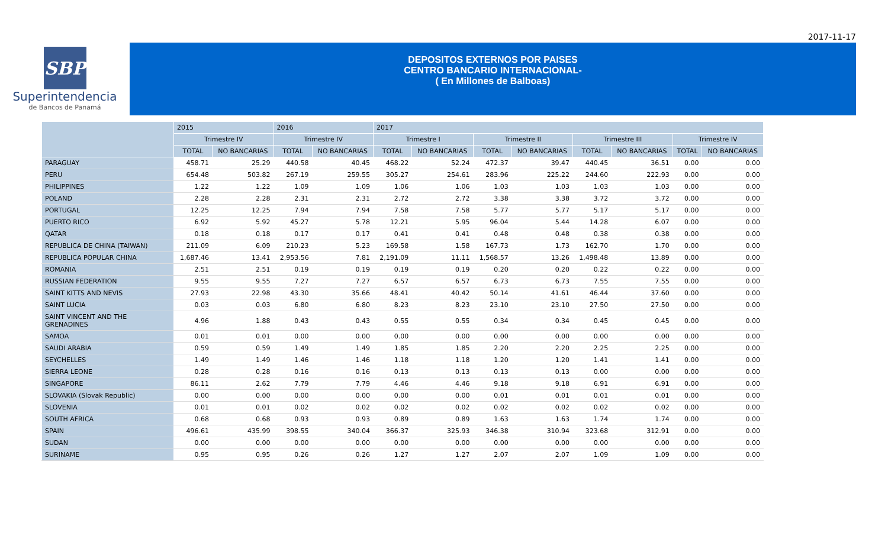2017-11-17
SBP
Superintendencia
de Bancos de Panamá
DEPOSITOS EXTERNOS POR PAISES
CENTRO BANCARIO INTERNACIONAL-
( En Millones de Balboas)
| | 2015 | | 2016 | | 2017 | | | | | | | |
| --- | --- | --- | --- | --- | --- | --- | --- | --- | --- | --- | --- | --- |
| | Trimestre IV | | Trimestre IV | | Trimestre I | | Trimestre II | | Trimestre III | | Trimestre IV | |
| | TOTAL | NO BANCARIAS | TOTAL | NO BANCARIAS | TOTAL | NO BANCARIAS | TOTAL | NO BANCARIAS | TOTAL | NO BANCARIAS | TOTAL | NO BANCARIAS |
| PARAGUAY | 458.71 | 25.29 | 440.58 | 40.45 | 468.22 | 52.24 | 472.37 | 39.47 | 440.45 | 36.51 | 0.00 | 0.00 |
| PERU | 654.48 | 503.82 | 267.19 | 259.55 | 305.27 | 254.61 | 283.96 | 225.22 | 244.60 | 222.93 | 0.00 | 0.00 |
| PHILIPPINES | 1.22 | 1.22 | 1.09 | 1.09 | 1.06 | 1.06 | 1.03 | 1.03 | 1.03 | 1.03 | 0.00 | 0.00 |
| POLAND | 2.28 | 2.28 | 2.31 | 2.31 | 2.72 | 2.72 | 3.38 | 3.38 | 3.72 | 3.72 | 0.00 | 0.00 |
| PORTUGAL | 12.25 | 12.25 | 7.94 | 7.94 | 7.58 | 7.58 | 5.77 | 5.77 | 5.17 | 5.17 | 0.00 | 0.00 |
| PUERTO RICO | 6.92 | 5.92 | 45.27 | 5.78 | 12.21 | 5.95 | 96.04 | 5.44 | 14.28 | 6.07 | 0.00 | 0.00 |
| QATAR | 0.18 | 0.18 | 0.17 | 0.17 | 0.41 | 0.41 | 0.48 | 0.48 | 0.38 | 0.38 | 0.00 | 0.00 |
| REPUBLICA DE CHINA (TAIWAN) | 211.09 | 6.09 | 210.23 | 5.23 | 169.58 | 1.58 | 167.73 | 1.73 | 162.70 | 1.70 | 0.00 | 0.00 |
| REPUBLICA POPULAR CHINA | 1,687.46 | 13.41 | 2,953.56 | 7.81 | 2,191.09 | 11.11 | 1,568.57 | 13.26 | 1,498.48 | 13.89 | 0.00 | 0.00 |
| ROMANIA | 2.51 | 2.51 | 0.19 | 0.19 | 0.19 | 0.19 | 0.20 | 0.20 | 0.22 | 0.22 | 0.00 | 0.00 |
| RUSSIAN FEDERATION | 9.55 | 9.55 | 7.27 | 7.27 | 6.57 | 6.57 | 6.73 | 6.73 | 7.55 | 7.55 | 0.00 | 0.00 |
| SAINT KITTS AND NEVIS | 27.93 | 22.98 | 43.30 | 35.66 | 48.41 | 40.42 | 50.14 | 41.61 | 46.44 | 37.60 | 0.00 | 0.00 |
| SAINT LUCIA | 0.03 | 0.03 | 6.80 | 6.80 | 8.23 | 8.23 | 23.10 | 23.10 | 27.50 | 27.50 | 0.00 | 0.00 |
| SAINT VINCENT AND THE GRENADINES | 4.96 | 1.88 | 0.43 | 0.43 | 0.55 | 0.55 | 0.34 | 0.34 | 0.45 | 0.45 | 0.00 | 0.00 |
| SAMOA | 0.01 | 0.01 | 0.00 | 0.00 | 0.00 | 0.00 | 0.00 | 0.00 | 0.00 | 0.00 | 0.00 | 0.00 |
| SAUDI ARABIA | 0.59 | 0.59 | 1.49 | 1.49 | 1.85 | 1.85 | 2.20 | 2.20 | 2.25 | 2.25 | 0.00 | 0.00 |
| SEYCHELLES | 1.49 | 1.49 | 1.46 | 1.46 | 1.18 | 1.18 | 1.20 | 1.20 | 1.41 | 1.41 | 0.00 | 0.00 |
| SIERRA LEONE | 0.28 | 0.28 | 0.16 | 0.16 | 0.13 | 0.13 | 0.13 | 0.13 | 0.00 | 0.00 | 0.00 | 0.00 |
| SINGAPORE | 86.11 | 2.62 | 7.79 | 7.79 | 4.46 | 4.46 | 9.18 | 9.18 | 6.91 | 6.91 | 0.00 | 0.00 |
| SLOVAKIA (Slovak Republic) | 0.00 | 0.00 | 0.00 | 0.00 | 0.00 | 0.00 | 0.01 | 0.01 | 0.01 | 0.01 | 0.00 | 0.00 |
| SLOVENIA | 0.01 | 0.01 | 0.02 | 0.02 | 0.02 | 0.02 | 0.02 | 0.02 | 0.02 | 0.02 | 0.00 | 0.00 |
| SOUTH AFRICA | 0.68 | 0.68 | 0.93 | 0.93 | 0.89 | 0.89 | 1.63 | 1.63 | 1.74 | 1.74 | 0.00 | 0.00 |
| SPAIN | 496.61 | 435.99 | 398.55 | 340.04 | 366.37 | 325.93 | 346.38 | 310.94 | 323.68 | 312.91 | 0.00 | 0.00 |
| SUDAN | 0.00 | 0.00 | 0.00 | 0.00 | 0.00 | 0.00 | 0.00 | 0.00 | 0.00 | 0.00 | 0.00 | 0.00 |
| SURINAME | 0.95 | 0.95 | 0.26 | 0.26 | 1.27 | 1.27 | 2.07 | 2.07 | 1.09 | 1.09 | 0.00 | 0.00 |